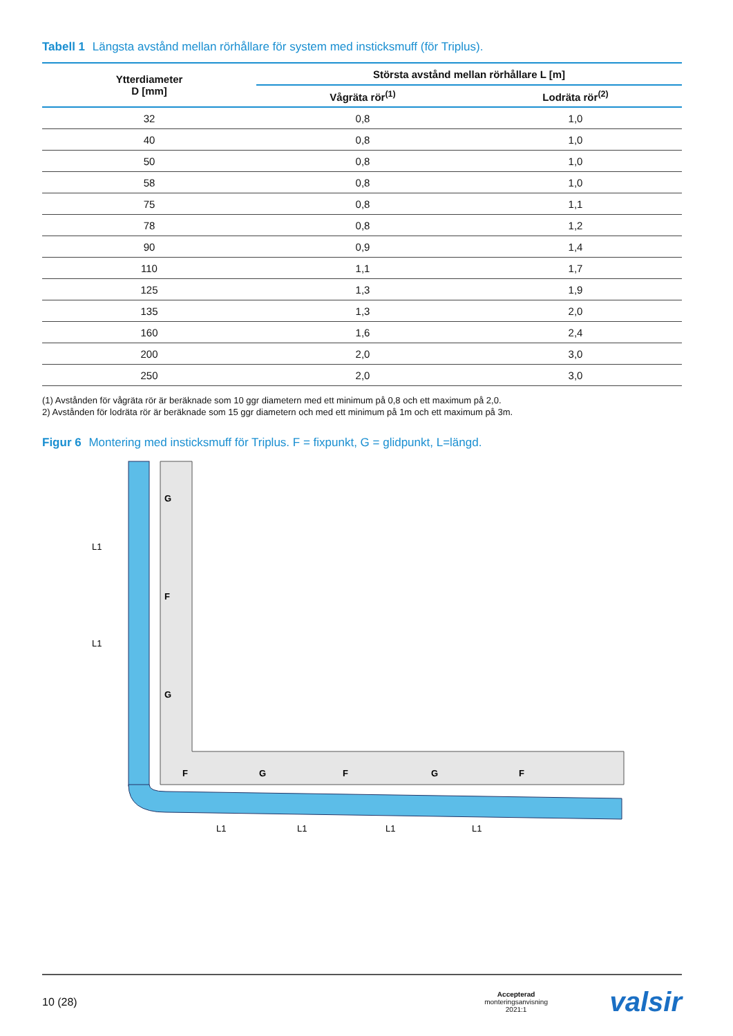Tabell 1 Längsta avstånd mellan rörhållare för system med insticksmuff (för Triplus).
| Ytterdiameter D [mm] | Största avstånd mellan rörhållare L [m] | |
| --- | --- | --- |
| | Vågräta rör<sup>(1)</sup> | Lodräta rör<sup>(2)</sup> |
| 32 | 0,8 | 1,0 |
| 40 | 0,8 | 1,0 |
| 50 | 0,8 | 1,0 |
| 58 | 0,8 | 1,0 |
| 75 | 0,8 | 1,1 |
| 78 | 0,8 | 1,2 |
| 90 | 0,9 | 1,4 |
| 110 | 1,1 | 1,7 |
| 125 | 1,3 | 1,9 |
| 135 | 1,3 | 2,0 |
| 160 | 1,6 | 2,4 |
| 200 | 2,0 | 3,0 |
| 250 | 2,0 | 3,0 |
(1) Avstånden för vågräta rör är beräknade som 10 ggr diametern med ett minimum på 0,8 och ett maximum på 2,0.
2) Avstånden för lodräta rör är beräknade som 15 ggr diametern och med ett minimum på 1m och ett maximum på 3m.
Figur 6 Montering med insticksmuff för Triplus. F = fixpunkt, G = glidpunkt, L=längd.
G
F
G
F
G
F
G
F
L1
L1
L1
L1
L1
L1
10 (28) Accepterad
monteringsanvisning
2021:1 valsir